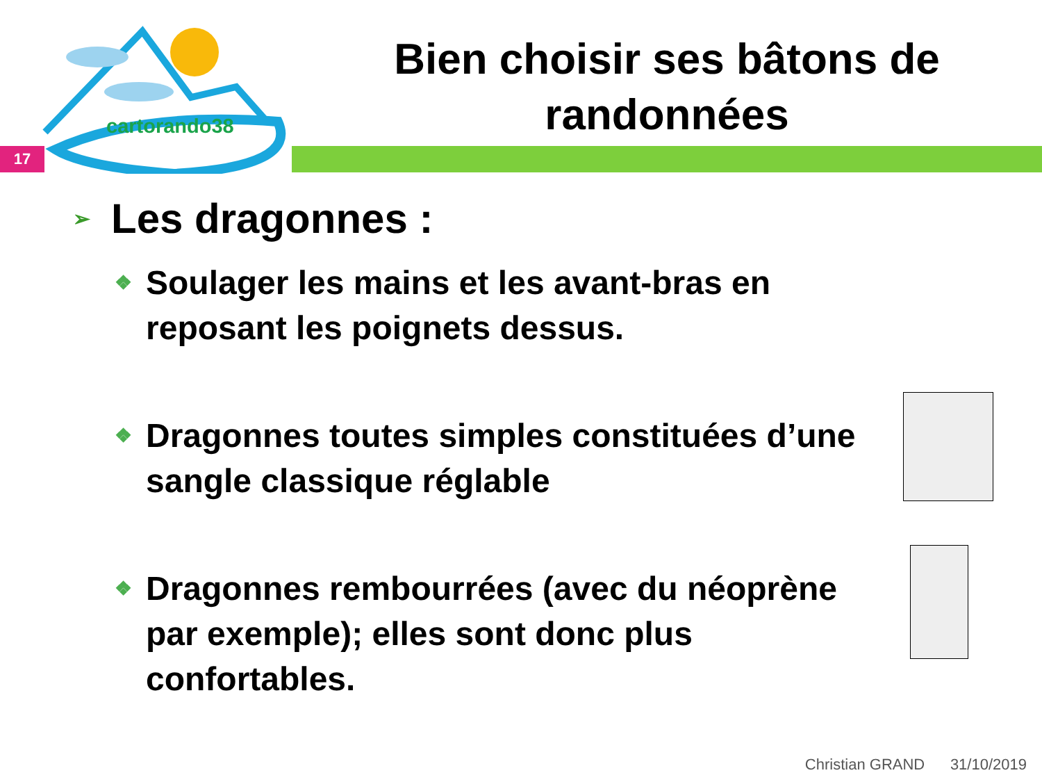cartorando38
Bien choisir ses bâtons de randonnées
17
➢ Les dragonnes :
❖ Soulager les mains et les avant-bras en reposant les poignets dessus.
❖ Dragonnes toutes simples constituées d’une sangle classique réglable
❖ Dragonnes rembourrées (avec du néoprène par exemple); elles sont donc plus confortables.
Christian GRAND 31/10/2019